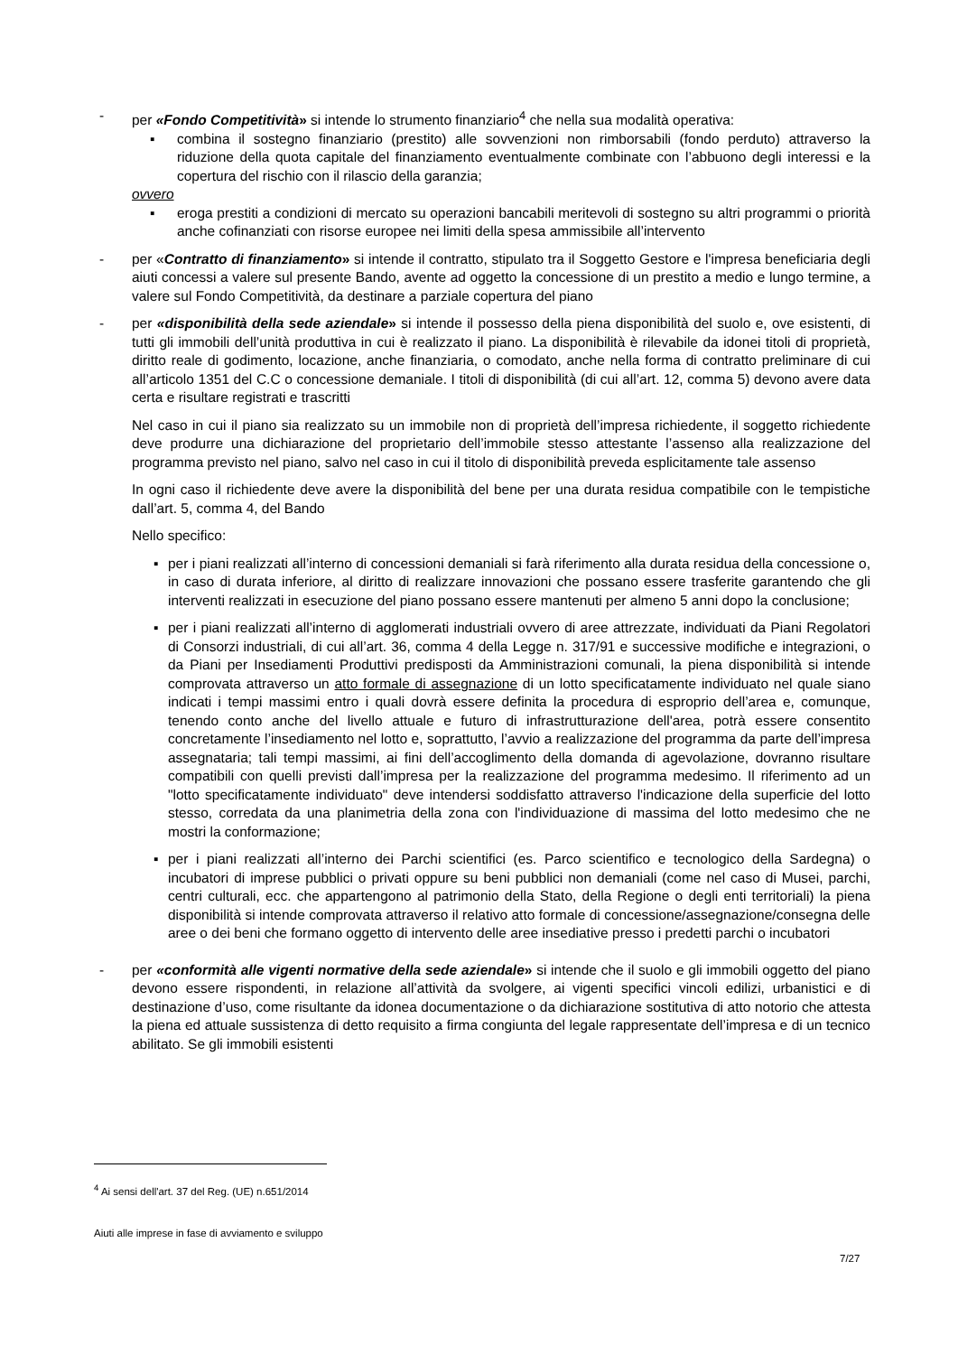- per «Fondo Competitività» si intende lo strumento finanziario<sup>4</sup> che nella sua modalità operativa:
▪ combina il sostegno finanziario (prestito) alle sovvenzioni non rimborsabili (fondo perduto) attraverso la riduzione della quota capitale del finanziamento eventualmente combinate con l’abbuono degli interessi e la copertura del rischio con il rilascio della garanzia;
ovvero
▪ eroga prestiti a condizioni di mercato su operazioni bancabili meritevoli di sostegno su altri programmi o priorità anche cofinanziati con risorse europee nei limiti della spesa ammissibile all’intervento
- per «Contratto di finanziamento» si intende il contratto, stipulato tra il Soggetto Gestore e l'impresa beneficiaria degli aiuti concessi a valere sul presente Bando, avente ad oggetto la concessione di un prestito a medio e lungo termine, a valere sul Fondo Competitività, da destinare a parziale copertura del piano
- per «disponibilità della sede aziendale» si intende il possesso della piena disponibilità del suolo e, ove esistenti, di tutti gli immobili dell’unità produttiva in cui è realizzato il piano. La disponibilità è rilevabile da idonei titoli di proprietà, diritto reale di godimento, locazione, anche finanziaria, o comodato, anche nella forma di contratto preliminare di cui all’articolo 1351 del C.C o concessione demaniale. I titoli di disponibilità (di cui all’art. 12, comma 5) devono avere data certa e risultare registrati e trascritti
Nel caso in cui il piano sia realizzato su un immobile non di proprietà dell’impresa richiedente, il soggetto richiedente deve produrre una dichiarazione del proprietario dell’immobile stesso attestante l’assenso alla realizzazione del programma previsto nel piano, salvo nel caso in cui il titolo di disponibilità preveda esplicitamente tale assenso
In ogni caso il richiedente deve avere la disponibilità del bene per una durata residua compatibile con le tempistiche dall’art. 5, comma 4, del Bando
Nello specifico:
▪ per i piani realizzati all’interno di concessioni demaniali si farà riferimento alla durata residua della concessione o, in caso di durata inferiore, al diritto di realizzare innovazioni che possano essere trasferite garantendo che gli interventi realizzati in esecuzione del piano possano essere mantenuti per almeno 5 anni dopo la conclusione;
▪ per i piani realizzati all’interno di agglomerati industriali ovvero di aree attrezzate, individuati da Piani Regolatori di Consorzi industriali, di cui all’art. 36, comma 4 della Legge n. 317/91 e successive modifiche e integrazioni, o da Piani per Insediamenti Produttivi predisposti da Amministrazioni comunali, la piena disponibilità si intende comprovata attraverso un atto formale di assegnazione di un lotto specificatamente individuato nel quale siano indicati i tempi massimi entro i quali dovrà essere definita la procedura di esproprio dell’area e, comunque, tenendo conto anche del livello attuale e futuro di infrastrutturazione dell'area, potrà essere consentito concretamente l’insediamento nel lotto e, soprattutto, l’avvio a realizzazione del programma da parte dell’impresa assegnataria; tali tempi massimi, ai fini dell’accoglimento della domanda di agevolazione, dovranno risultare compatibili con quelli previsti dall’impresa per la realizzazione del programma medesimo. Il riferimento ad un "lotto specificatamente individuato" deve intendersi soddisfatto attraverso l'indicazione della superficie del lotto stesso, corredata da una planimetria della zona con l'individuazione di massima del lotto medesimo che ne mostri la conformazione;
▪ per i piani realizzati all’interno dei Parchi scientifici (es. Parco scientifico e tecnologico della Sardegna) o incubatori di imprese pubblici o privati oppure su beni pubblici non demaniali (come nel caso di Musei, parchi, centri culturali, ecc. che appartengono al patrimonio della Stato, della Regione o degli enti territoriali) la piena disponibilità si intende comprovata attraverso il relativo atto formale di concessione/assegnazione/consegna delle aree o dei beni che formano oggetto di intervento delle aree insediative presso i predetti parchi o incubatori
- per «conformità alle vigenti normative della sede aziendale» si intende che il suolo e gli immobili oggetto del piano devono essere rispondenti, in relazione all’attività da svolgere, ai vigenti specifici vincoli edilizi, urbanistici e di destinazione d’uso, come risultante da idonea documentazione o da dichiarazione sostitutiva di atto notorio che attesta la piena ed attuale sussistenza di detto requisito a firma congiunta del legale rappresentate dell’impresa e di un tecnico abilitato. Se gli immobili esistenti
<sup>4</sup> Ai sensi dell'art. 37 del Reg. (UE) n.651/2014
Aiuti alle imprese in fase di avviamento e sviluppo
7/27